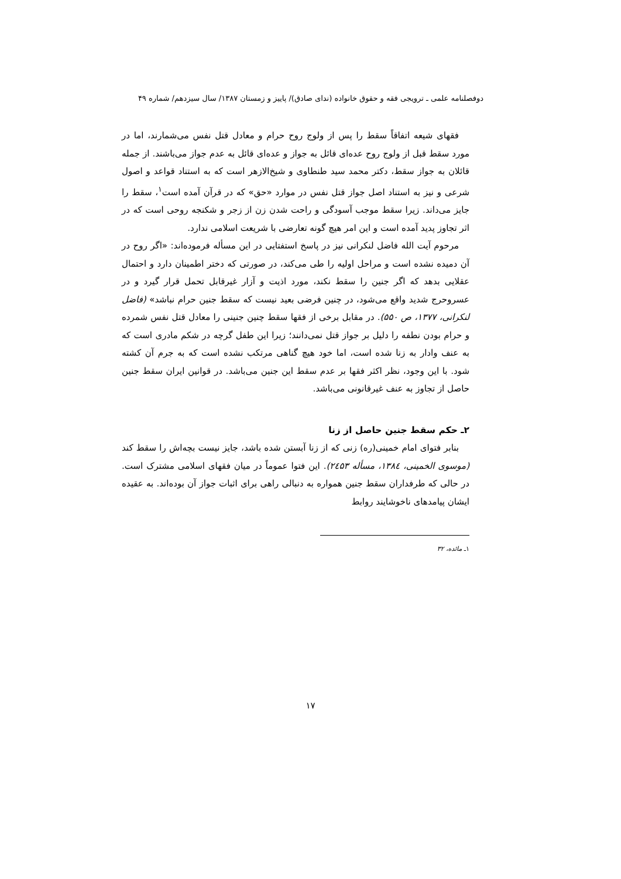دوفصلنامه علمی ـ ترویجی فقه و حقوق خانواده (ندای صادق)/ پاییز و زمستان ۱۳۸۷/ سال سیزدهم/ شماره ۴۹
فقهای شیعه اتفاقاً سقط را پس از ولوج روح حرام و معادل قتل نفس می‌شمارند، اما در مورد سقط قبل از ولوج روح عده‌ای قائل به جواز و عده‌ای قائل به عدم جواز می‌باشند. از جمله قائلان به جواز سقط، دکتر محمد سید طنطاوی و شیخ‌الازهر است که به استناد قواعد و اصول شرعی و نیز به استناد اصل جواز قتل نفس در موارد «حق» که در قرآن آمده است<sup>۱</sup>، سقط را جایز می‌داند. زیرا سقط موجب آسودگی و راحت شدن زن از زجر و شکنجه روحی است که در اثر تجاوز پدید آمده است و این امر هیچ گونه تعارضی با شریعت اسلامی ندارد.
مرحوم آیت الله فاضل لنکرانی نیز در پاسخ استفتایی در این مسأله فرموده‌اند: «اگر روح در آن دمیده نشده است و مراحل اولیه را طی می‌کند، در صورتی که دختر اطمینان دارد و احتمال عقلایی بدهد که اگر جنین را سقط نکند، مورد اذیت و آزار غیرقابل تحمل قرار گیرد و در عسروحرج شدید واقع می‌شود، در چنین فرضی بعید نیست که سقط جنین حرام نباشد» (فاضل لنکرانی، ۱۳۷۷، ص ۵۵۰). در مقابل برخی از فقها سقط چنین جنینی را معادل قتل نفس شمرده و حرام بودن نطفه را دلیل بر جواز قتل نمی‌دانند؛ زیرا این طفل گرچه در شکم مادری است که به عنف وادار به زنا شده است، اما خود هیچ گناهی مرتکب نشده است که به جرم آن کشته شود. با این وجود، نظر اکثر فقها بر عدم سقط این جنین می‌باشد. در قوانین ایران سقط جنین حاصل از تجاوز به عنف غیرقانونی می‌باشد.
۲ـ حکم سقط جنین حاصل از زنا
بنابر فتوای امام خمینی(ره) زنی که از زنا آبستن شده باشد، جایز نیست بچه‌اش را سقط کند (موسوی الخمینی، ۱۳۸٤، مسأله ۲٤۵۳). این فتوا عموماً در میان فقهای اسلامی مشترک است. در حالی که طرفداران سقط جنین همواره به دنبالی راهی برای اثبات جواز آن بوده‌اند. به عقیده ایشان پیامدهای ناخوشایند روابط
۱ـ مائده، ۳۲
۱۷